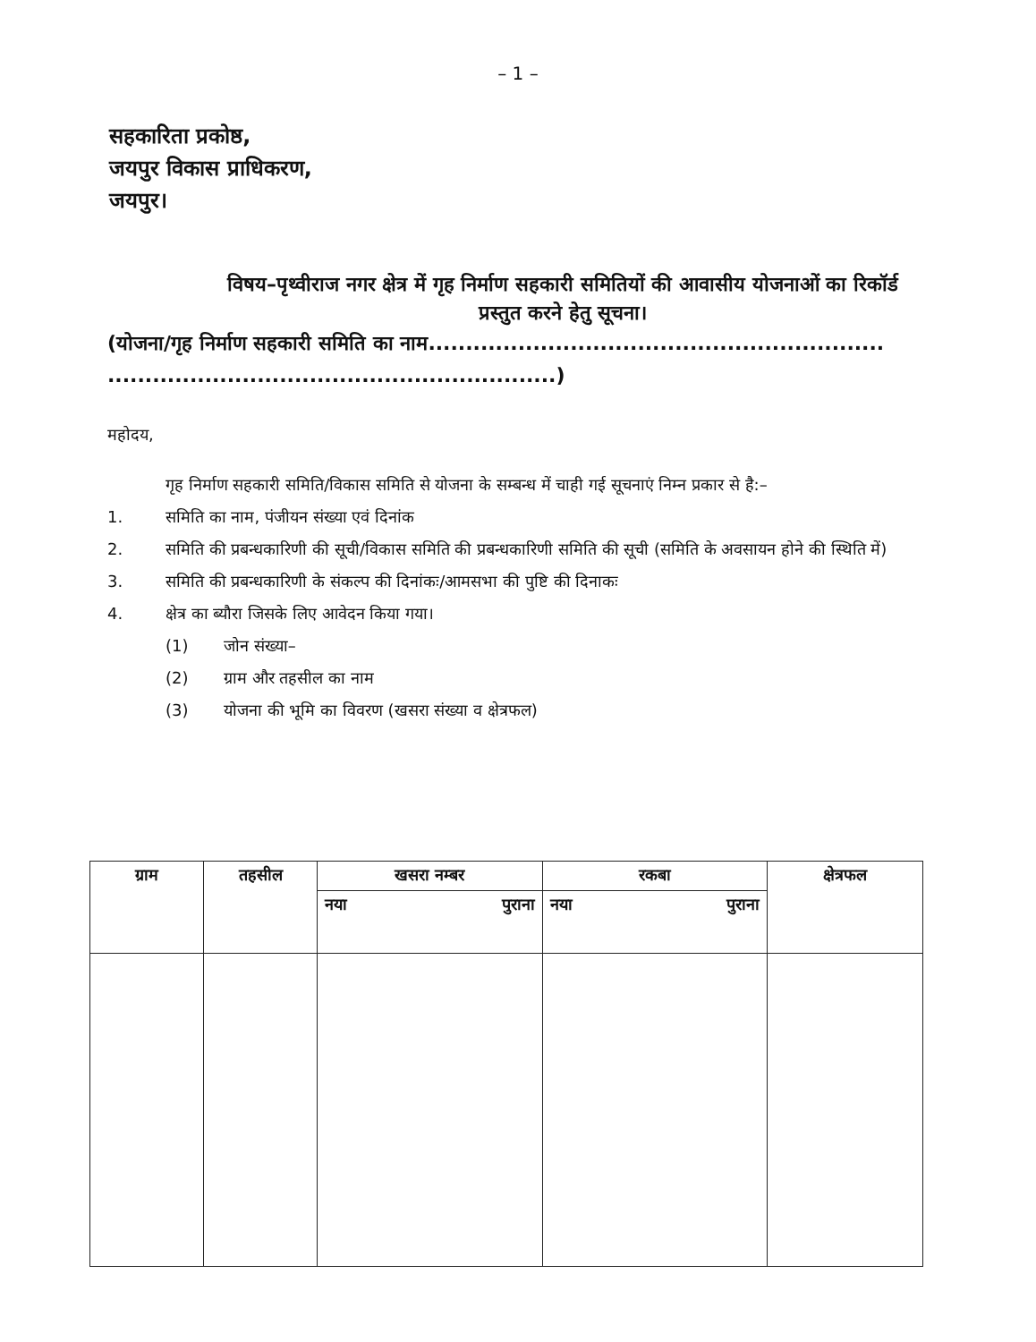– 1 –
सहकारिता प्रकोष्ठ,
जयपुर विकास प्राधिकरण,
जयपुर।
विषय–पृथ्वीराज नगर क्षेत्र में गृह निर्माण सहकारी समितियों की आवासीय योजनाओं का रिकॉर्ड प्रस्तुत करने हेतु सूचना।
(योजना/गृह निर्माण सहकारी समिति का नाम.............................................................
............................................................)
महोदय,
गृह निर्माण सहकारी समिति/विकास समिति से योजना के सम्बन्ध में चाही गई सूचनाएं निम्न प्रकार से है:–
1. समिति का नाम, पंजीयन संख्या एवं दिनांक
2. समिति की प्रबन्धकारिणी की सूची/विकास समिति की प्रबन्धकारिणी समिति की सूची (समिति के अवसायन होने की स्थिति में)
3. समिति की प्रबन्धकारिणी के संकल्प की दिनांकः/आमसभा की पुष्टि की दिनाकः
4. क्षेत्र का ब्यौरा जिसके लिए आवेदन किया गया।
(1) जोन संख्या–
(2) ग्राम और तहसील का नाम
(3) योजना की भूमि का विवरण (खसरा संख्या व क्षेत्रफल)
| ग्राम | तहसील | खसरा नम्बर | | रकबा | | क्षेत्रफल |
| --- | --- | --- | --- | --- | --- | --- |
| | | नया | पुराना | नया | पुराना | |